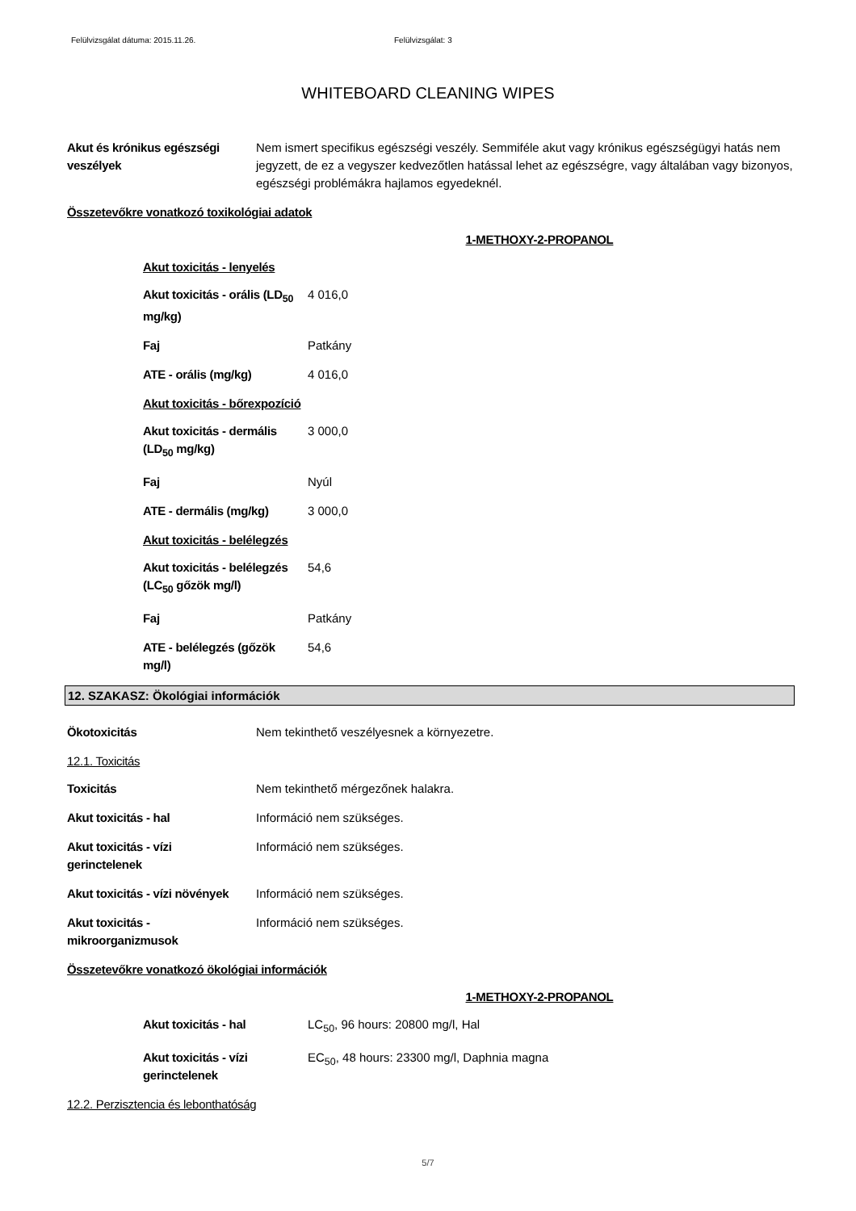Felülvizsgálat dátuma: 2015.11.26. Felülvizsgálat: 3
WHITEBOARD CLEANING WIPES
| Akut és krónikus egészségi veszélyek | Nem ismert specifikus egészségi veszély. Semmiféle akut vagy krónikus egészségügyi hatás nem jegyzett, de ez a vegyszer kedvezőtlen hatással lehet az egészségre, vagy általában vagy bizonyos, egészségi problémákra hajlamos egyedeknél. |
Összetevőkre vonatkozó toxikológiai adatok
1-METHOXY-2-PROPANOL
Akut toxicitás - lenyelés
| Akut toxicitás - orális (LD<sub>50</sub> mg/kg) | 4 016,0 |
| Faj | Patkány |
| ATE - orális (mg/kg) | 4 016,0 |
Akut toxicitás - bőrexpozíció
| Akut toxicitás - dermális (LD<sub>50</sub> mg/kg) | 3 000,0 |
| Faj | Nyúl |
| ATE - dermális (mg/kg) | 3 000,0 |
Akut toxicitás - belélegzés
| Akut toxicitás - belélegzés (LC<sub>50</sub> gőzök mg/l) | 54,6 |
| Faj | Patkány |
| ATE - belélegzés (gőzök mg/l) | 54,6 |
12. SZAKASZ: Ökológiai információk
| Ökotoxicitás | Nem tekinthető veszélyesnek a környezetre. |
12.1. Toxicitás
| Toxicitás | Nem tekinthető mérgezőnek halakra. |
| Akut toxicitás - hal | Információ nem szükséges. |
| Akut toxicitás - vízi gerinctelenek | Információ nem szükséges. |
| Akut toxicitás - vízi növények | Információ nem szükséges. |
| Akut toxicitás - mikroorganizmusok | Információ nem szükséges. |
Összetevőkre vonatkozó ökológiai információk
1-METHOXY-2-PROPANOL
| Akut toxicitás - hal | LC<sub>50</sub>, 96 hours: 20800 mg/l, Hal |
| Akut toxicitás - vízi gerinctelenek | EC<sub>50</sub>, 48 hours: 23300 mg/l, Daphnia magna |
12.2. Perzisztencia és lebonthatóság
5/7